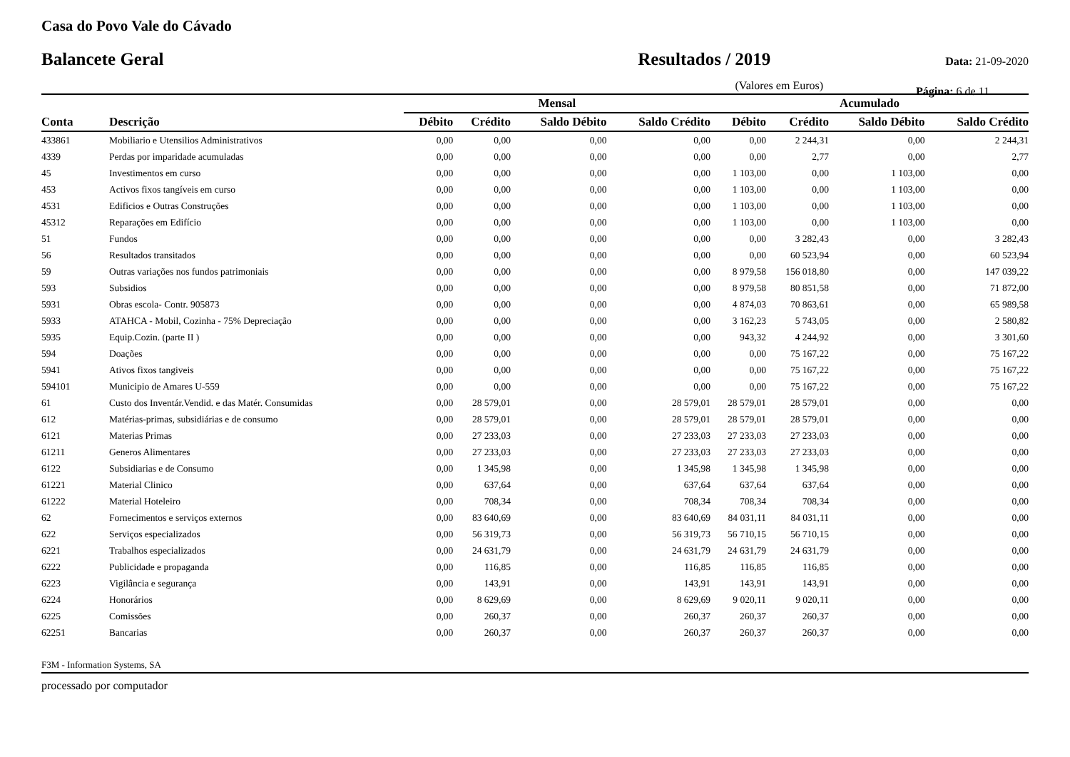Casa do Povo Vale do Cávado
Balancete Geral Resultados / 2019
Data: 21-09-2020
(Valores em Euros) Página: 6 de 11
| | | Mensal | | | | Acumulado | | | |
| --- | --- | --- | --- | --- | --- | --- | --- | --- | --- |
| Conta | Descrição | Débito | Crédito | Saldo Débito | Saldo Crédito | Débito | Crédito | Saldo Débito | Saldo Crédito |
| 433861 | Mobiliario e Utensilios Administrativos | 0,00 | 0,00 | 0,00 | 0,00 | 0,00 | 2 244,31 | 0,00 | 2 244,31 |
| 4339 | Perdas por imparidade acumuladas | 0,00 | 0,00 | 0,00 | 0,00 | 0,00 | 2,77 | 0,00 | 2,77 |
| 45 | Investimentos em curso | 0,00 | 0,00 | 0,00 | 0,00 | 1 103,00 | 0,00 | 1 103,00 | 0,00 |
| 453 | Activos fixos tangíveis em curso | 0,00 | 0,00 | 0,00 | 0,00 | 1 103,00 | 0,00 | 1 103,00 | 0,00 |
| 4531 | Edificios e Outras Construções | 0,00 | 0,00 | 0,00 | 0,00 | 1 103,00 | 0,00 | 1 103,00 | 0,00 |
| 45312 | Reparações em Edifício | 0,00 | 0,00 | 0,00 | 0,00 | 1 103,00 | 0,00 | 1 103,00 | 0,00 |
| 51 | Fundos | 0,00 | 0,00 | 0,00 | 0,00 | 0,00 | 3 282,43 | 0,00 | 3 282,43 |
| 56 | Resultados transitados | 0,00 | 0,00 | 0,00 | 0,00 | 0,00 | 60 523,94 | 0,00 | 60 523,94 |
| 59 | Outras variações nos fundos patrimoniais | 0,00 | 0,00 | 0,00 | 0,00 | 8 979,58 | 156 018,80 | 0,00 | 147 039,22 |
| 593 | Subsidios | 0,00 | 0,00 | 0,00 | 0,00 | 8 979,58 | 80 851,58 | 0,00 | 71 872,00 |
| 5931 | Obras escola- Contr. 905873 | 0,00 | 0,00 | 0,00 | 0,00 | 4 874,03 | 70 863,61 | 0,00 | 65 989,58 |
| 5933 | ATAHCA - Mobil, Cozinha - 75% Depreciação | 0,00 | 0,00 | 0,00 | 0,00 | 3 162,23 | 5 743,05 | 0,00 | 2 580,82 |
| 5935 | Equip.Cozin. (parte II ) | 0,00 | 0,00 | 0,00 | 0,00 | 943,32 | 4 244,92 | 0,00 | 3 301,60 |
| 594 | Doações | 0,00 | 0,00 | 0,00 | 0,00 | 0,00 | 75 167,22 | 0,00 | 75 167,22 |
| 5941 | Ativos fixos tangiveis | 0,00 | 0,00 | 0,00 | 0,00 | 0,00 | 75 167,22 | 0,00 | 75 167,22 |
| 594101 | Municipio de Amares U-559 | 0,00 | 0,00 | 0,00 | 0,00 | 0,00 | 75 167,22 | 0,00 | 75 167,22 |
| 61 | Custo dos Inventár.Vendid. e das Matér. Consumidas | 0,00 | 28 579,01 | 0,00 | 28 579,01 | 28 579,01 | 28 579,01 | 0,00 | 0,00 |
| 612 | Matérias-primas, subsidiárias e de consumo | 0,00 | 28 579,01 | 0,00 | 28 579,01 | 28 579,01 | 28 579,01 | 0,00 | 0,00 |
| 6121 | Materias Primas | 0,00 | 27 233,03 | 0,00 | 27 233,03 | 27 233,03 | 27 233,03 | 0,00 | 0,00 |
| 61211 | Generos Alimentares | 0,00 | 27 233,03 | 0,00 | 27 233,03 | 27 233,03 | 27 233,03 | 0,00 | 0,00 |
| 6122 | Subsidiarias e de Consumo | 0,00 | 1 345,98 | 0,00 | 1 345,98 | 1 345,98 | 1 345,98 | 0,00 | 0,00 |
| 61221 | Material Clinico | 0,00 | 637,64 | 0,00 | 637,64 | 637,64 | 637,64 | 0,00 | 0,00 |
| 61222 | Material Hoteleiro | 0,00 | 708,34 | 0,00 | 708,34 | 708,34 | 708,34 | 0,00 | 0,00 |
| 62 | Fornecimentos e serviços externos | 0,00 | 83 640,69 | 0,00 | 83 640,69 | 84 031,11 | 84 031,11 | 0,00 | 0,00 |
| 622 | Serviços especializados | 0,00 | 56 319,73 | 0,00 | 56 319,73 | 56 710,15 | 56 710,15 | 0,00 | 0,00 |
| 6221 | Trabalhos especializados | 0,00 | 24 631,79 | 0,00 | 24 631,79 | 24 631,79 | 24 631,79 | 0,00 | 0,00 |
| 6222 | Publicidade e propaganda | 0,00 | 116,85 | 0,00 | 116,85 | 116,85 | 116,85 | 0,00 | 0,00 |
| 6223 | Vigilância e segurança | 0,00 | 143,91 | 0,00 | 143,91 | 143,91 | 143,91 | 0,00 | 0,00 |
| 6224 | Honorários | 0,00 | 8 629,69 | 0,00 | 8 629,69 | 9 020,11 | 9 020,11 | 0,00 | 0,00 |
| 6225 | Comissões | 0,00 | 260,37 | 0,00 | 260,37 | 260,37 | 260,37 | 0,00 | 0,00 |
| 62251 | Bancarias | 0,00 | 260,37 | 0,00 | 260,37 | 260,37 | 260,37 | 0,00 | 0,00 |
F3M - Information Systems, SA
processado por computador